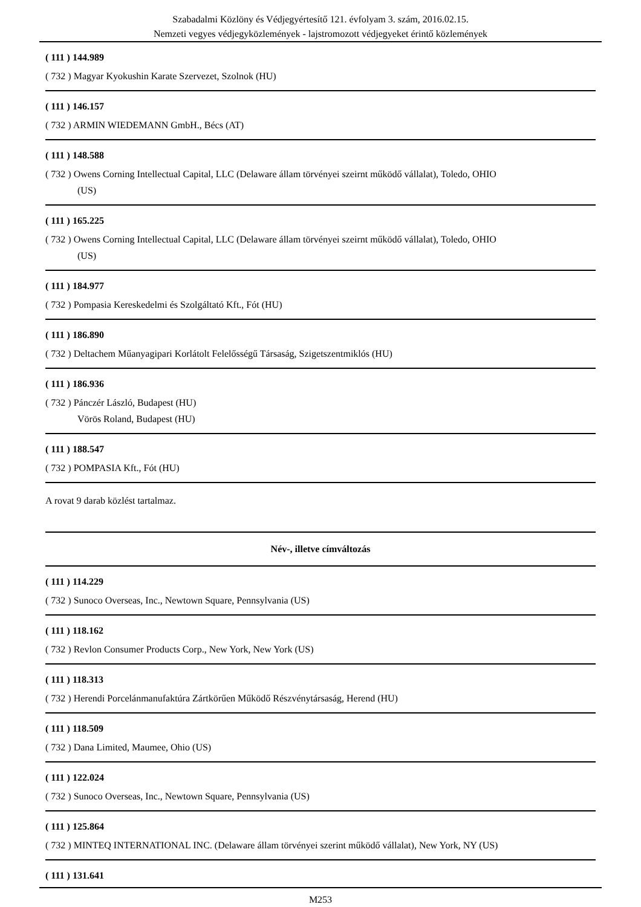Szabadalmi Közlöny és Védjegyértesítő 121. évfolyam 3. szám, 2016.02.15.
Nemzeti vegyes védjegyközlemények - lajstromozott védjegyeket érintő közlemények
( 111 ) 144.989
( 732 ) Magyar Kyokushin Karate Szervezet, Szolnok (HU)
( 111 ) 146.157
( 732 ) ARMIN WIEDEMANN GmbH., Bécs (AT)
( 111 ) 148.588
( 732 ) Owens Corning Intellectual Capital, LLC (Delaware állam törvényei szeirnt működő vállalat), Toledo, OHIO
(US)
( 111 ) 165.225
( 732 ) Owens Corning Intellectual Capital, LLC (Delaware állam törvényei szeirnt működő vállalat), Toledo, OHIO
(US)
( 111 ) 184.977
( 732 ) Pompasia Kereskedelmi és Szolgáltató Kft., Fót (HU)
( 111 ) 186.890
( 732 ) Deltachem Műanyagipari Korlátolt Felelősségű Társaság, Szigetszentmiklós (HU)
( 111 ) 186.936
( 732 ) Pánczér László, Budapest (HU)
Vörös Roland, Budapest (HU)
( 111 ) 188.547
( 732 ) POMPASIA Kft., Fót (HU)
A rovat 9 darab közlést tartalmaz.
Név-, illetve címváltozás
( 111 ) 114.229
( 732 ) Sunoco Overseas, Inc., Newtown Square, Pennsylvania (US)
( 111 ) 118.162
( 732 ) Revlon Consumer Products Corp., New York, New York (US)
( 111 ) 118.313
( 732 ) Herendi Porcelánmanufaktúra Zártkörűen Működő Részvénytársaság, Herend (HU)
( 111 ) 118.509
( 732 ) Dana Limited, Maumee, Ohio (US)
( 111 ) 122.024
( 732 ) Sunoco Overseas, Inc., Newtown Square, Pennsylvania (US)
( 111 ) 125.864
( 732 ) MINTEQ INTERNATIONAL INC. (Delaware állam törvényei szerint működő vállalat), New York, NY (US)
( 111 ) 131.641
M253